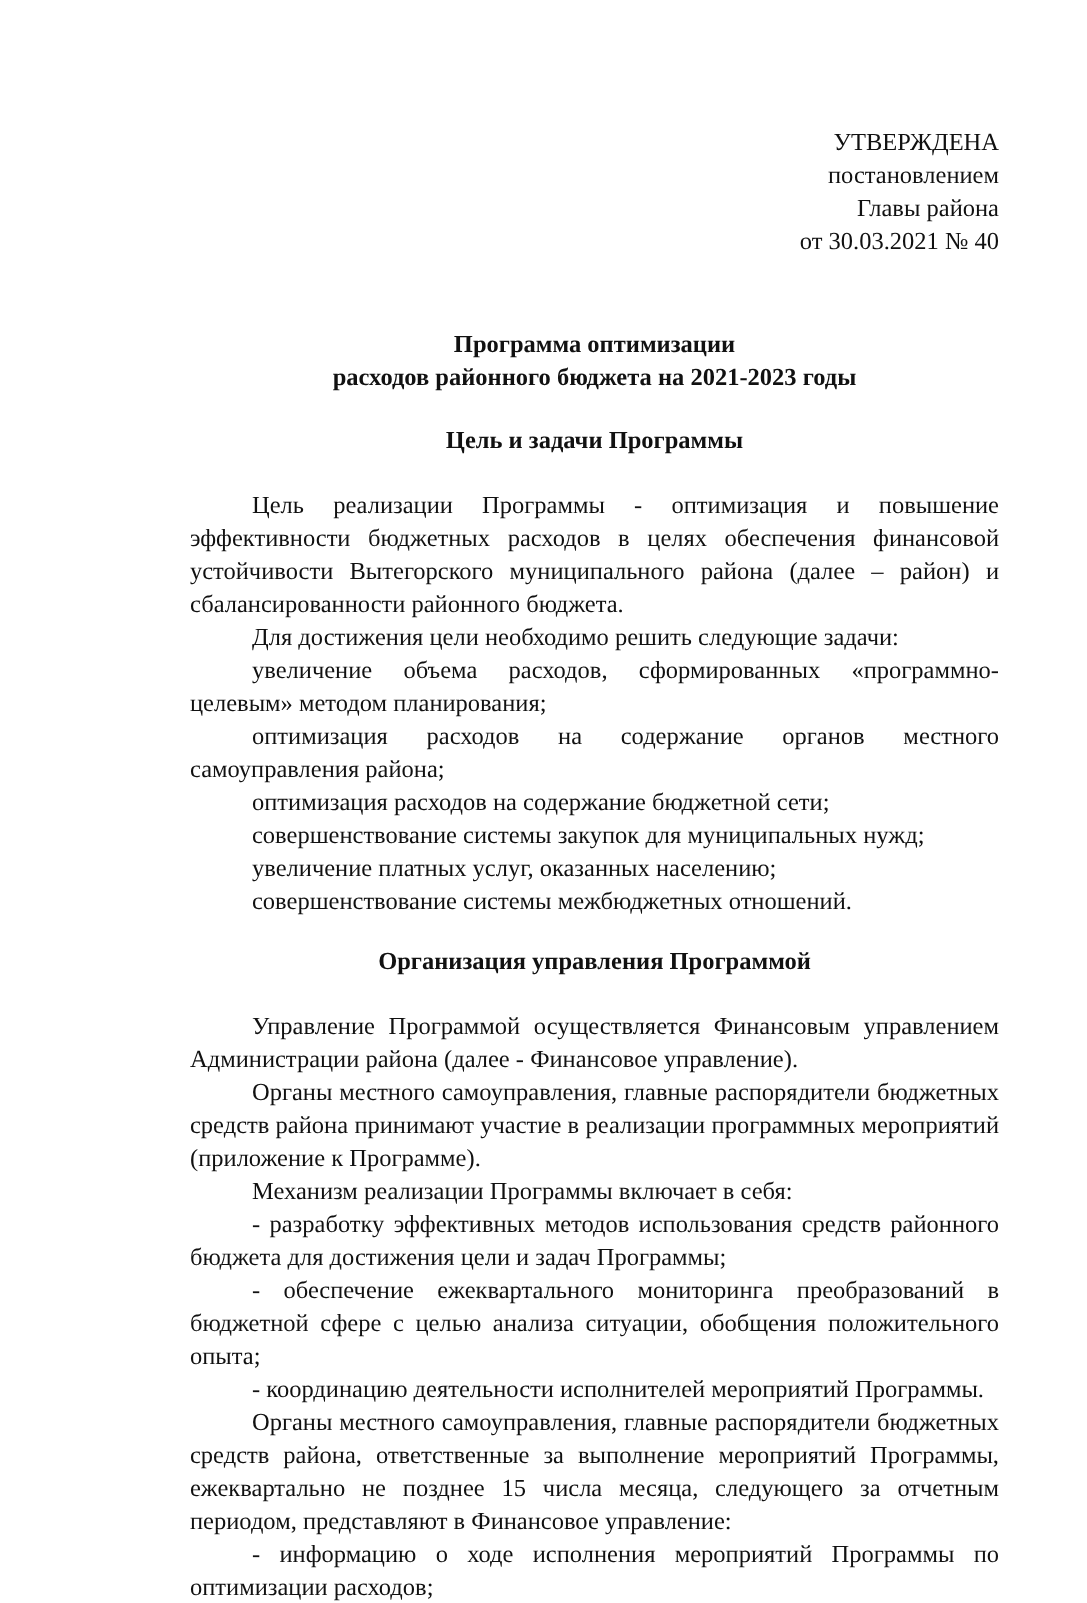УТВЕРЖДЕНА
постановлением
Главы района
от 30.03.2021 № 40
Программа оптимизации
расходов районного бюджета на 2021-2023 годы
Цель и задачи Программы
Цель реализации Программы - оптимизация и повышение эффективности бюджетных расходов в целях обеспечения финансовой устойчивости Вытегорского муниципального района (далее – район) и сбалансированности районного бюджета.
Для достижения цели необходимо решить следующие задачи:
увеличение объема расходов, сформированных «программно-целевым» методом планирования;
оптимизация расходов на содержание органов местного самоуправления района;
оптимизация расходов на содержание бюджетной сети;
совершенствование системы закупок для муниципальных нужд;
увеличение платных услуг, оказанных населению;
совершенствование системы межбюджетных отношений.
Организация управления Программой
Управление Программой осуществляется Финансовым управлением Администрации района (далее - Финансовое управление).
Органы местного самоуправления, главные распорядители бюджетных средств района принимают участие в реализации программных мероприятий (приложение к Программе).
Механизм реализации Программы включает в себя:
- разработку эффективных методов использования средств районного бюджета для достижения цели и задач Программы;
- обеспечение ежеквартального мониторинга преобразований в бюджетной сфере с целью анализа ситуации, обобщения положительного опыта;
- координацию деятельности исполнителей мероприятий Программы.
Органы местного самоуправления, главные распорядители бюджетных средств района, ответственные за выполнение мероприятий Программы, ежеквартально не позднее 15 числа месяца, следующего за отчетным периодом, представляют в Финансовое управление:
- информацию о ходе исполнения мероприятий Программы по оптимизации расходов;